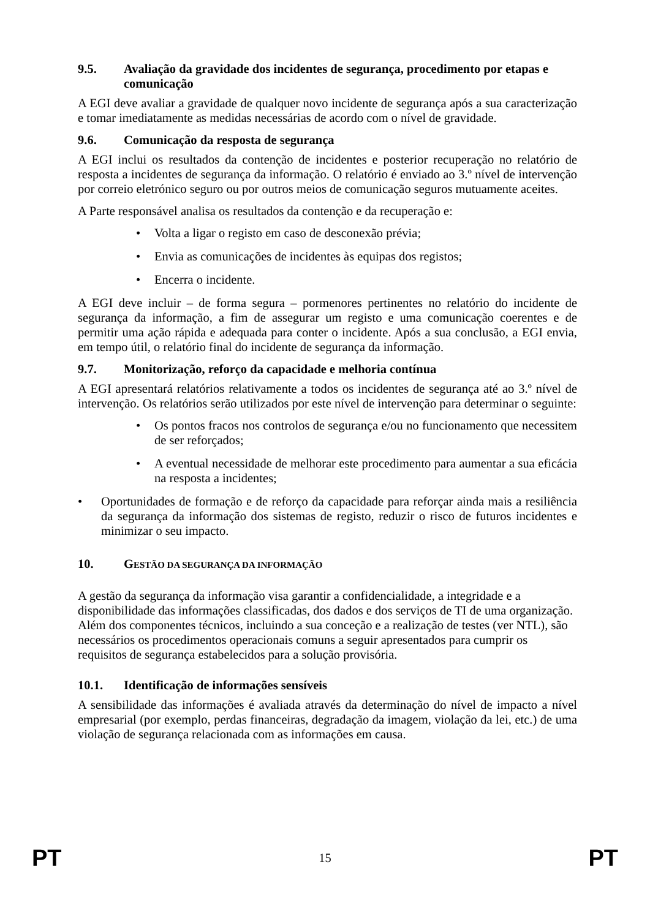9.5. Avaliação da gravidade dos incidentes de segurança, procedimento por etapas e comunicação
A EGI deve avaliar a gravidade de qualquer novo incidente de segurança após a sua caracterização e tomar imediatamente as medidas necessárias de acordo com o nível de gravidade.
9.6. Comunicação da resposta de segurança
A EGI inclui os resultados da contenção de incidentes e posterior recuperação no relatório de resposta a incidentes de segurança da informação. O relatório é enviado ao 3.º nível de intervenção por correio eletrónico seguro ou por outros meios de comunicação seguros mutuamente aceites.
A Parte responsável analisa os resultados da contenção e da recuperação e:
• Volta a ligar o registo em caso de desconexão prévia;
• Envia as comunicações de incidentes às equipas dos registos;
• Encerra o incidente.
A EGI deve incluir – de forma segura – pormenores pertinentes no relatório do incidente de segurança da informação, a fim de assegurar um registo e uma comunicação coerentes e de permitir uma ação rápida e adequada para conter o incidente. Após a sua conclusão, a EGI envia, em tempo útil, o relatório final do incidente de segurança da informação.
9.7. Monitorização, reforço da capacidade e melhoria contínua
A EGI apresentará relatórios relativamente a todos os incidentes de segurança até ao 3.º nível de intervenção. Os relatórios serão utilizados por este nível de intervenção para determinar o seguinte:
• Os pontos fracos nos controlos de segurança e/ou no funcionamento que necessitem de ser reforçados;
• A eventual necessidade de melhorar este procedimento para aumentar a sua eficácia na resposta a incidentes;
• Oportunidades de formação e de reforço da capacidade para reforçar ainda mais a resiliência da segurança da informação dos sistemas de registo, reduzir o risco de futuros incidentes e minimizar o seu impacto.
10. GESTÃO DA SEGURANÇA DA INFORMAÇÃO
A gestão da segurança da informação visa garantir a confidencialidade, a integridade e a disponibilidade das informações classificadas, dos dados e dos serviços de TI de uma organização. Além dos componentes técnicos, incluindo a sua conceção e a realização de testes (ver NTL), são necessários os procedimentos operacionais comuns a seguir apresentados para cumprir os requisitos de segurança estabelecidos para a solução provisória.
10.1. Identificação de informações sensíveis
A sensibilidade das informações é avaliada através da determinação do nível de impacto a nível empresarial (por exemplo, perdas financeiras, degradação da imagem, violação da lei, etc.) de uma violação de segurança relacionada com as informações em causa.
PT 15 PT